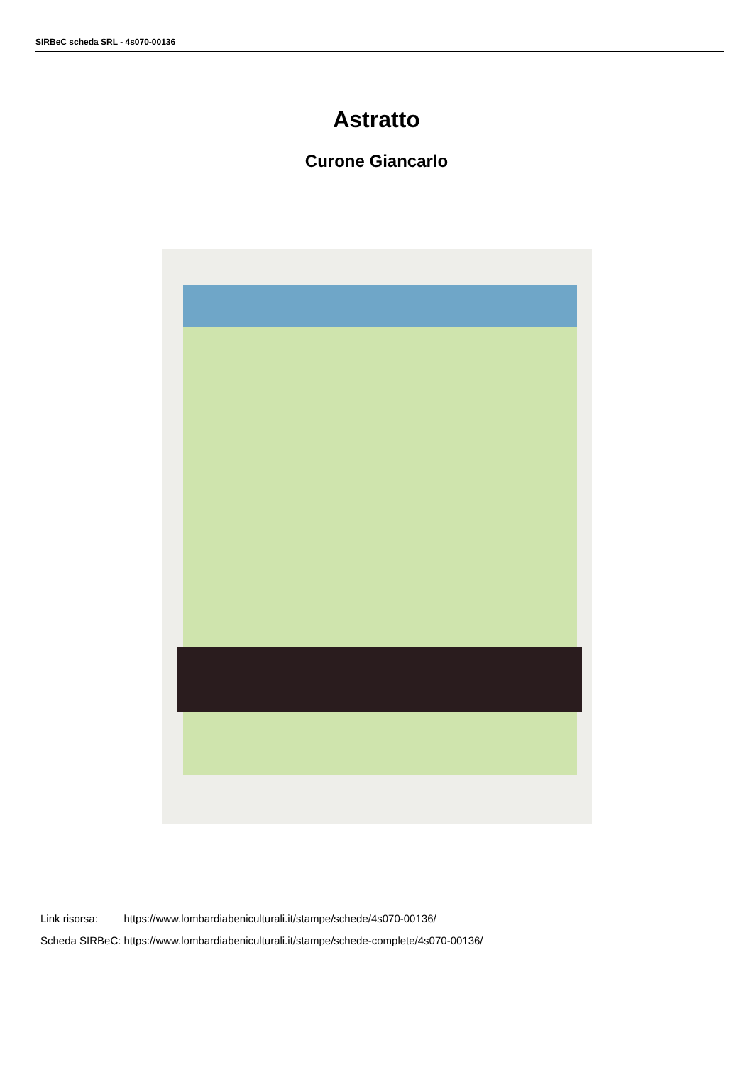SIRBeC scheda SRL - 4s070-00136
Astratto
Curone Giancarlo
| Link risorsa: | https://www.lombardiabeniculturali.it/stampe/schede/4s070-00136/ |
| Scheda SIRBeC: | https://www.lombardiabeniculturali.it/stampe/schede-complete/4s070-00136/ |